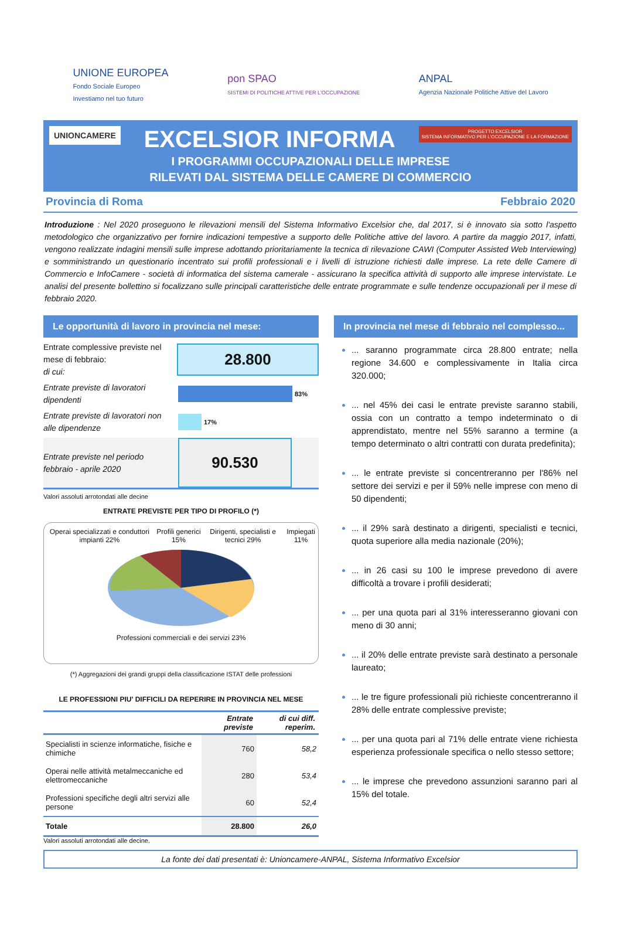UNIONE EUROPEA
Fondo Sociale Europeo
Investiamo nel tuo futuro
pon SPAO
SISTEMI DI POLITICHE ATTIVE PER L'OCCUPAZIONE
ANPAL
Agenzia Nazionale Politiche Attive del Lavoro
UNIONCAMERE
PROGETTO EXCELSIOR
SISTEMA INFORMATIVO PER L'OCCUPAZIONE E LA FORMAZIONE
EXCELSIOR INFORMA
I PROGRAMMI OCCUPAZIONALI DELLE IMPRESE
RILEVATI DAL SISTEMA DELLE CAMERE DI COMMERCIO
Provincia di Roma Febbraio 2020
Introduzione : Nel 2020 proseguono le rilevazioni mensili del Sistema Informativo Excelsior che, dal 2017, si è innovato sia sotto l'aspetto metodologico che organizzativo per fornire indicazioni tempestive a supporto delle Politiche attive del lavoro. A partire da maggio 2017, infatti, vengono realizzate indagini mensili sulle imprese adottando prioritariamente la tecnica di rilevazione CAWI (Computer Assisted Web Interviewing) e somministrando un questionario incentrato sui profili professionali e i livelli di istruzione richiesti dalle imprese. La rete delle Camere di Commercio e InfoCamere - società di informatica del sistema camerale - assicurano la specifica attività di supporto alle imprese intervistate. Le analisi del presente bollettino si focalizzano sulle principali caratteristiche delle entrate programmate e sulle tendenze occupazionali per il mese di febbraio 2020.
Le opportunità di lavoro in provincia nel mese:
Entrate complessive previste nel mese di febbraio:
di cui:
28.800
Entrate previste di lavoratori dipendenti
83%
Entrate previste di lavoratori non alle dipendenze
17%
Entrate previste nel periodo febbraio - aprile 2020
90.530
Valori assoluti arrotondati alle decine
ENTRATE PREVISTE PER TIPO DI PROFILO (*)
Operai specializzati e conduttori impianti 22% Profili generici 15% Dirigenti, specialisti e tecnici 29% Impiegati 11%
Professioni commerciali e dei servizi 23%
(*) Aggregazioni dei grandi gruppi della classificazione ISTAT delle professioni
LE PROFESSIONI PIU' DIFFICILI DA REPERIRE IN PROVINCIA NEL MESE
| | Entrate previste | di cui diff. reperim. |
| --- | --- | --- |
| Specialisti in scienze informatiche, fisiche e chimiche | 760 | 58,2 |
| Operai nelle attività metalmeccaniche ed elettromeccaniche | 280 | 53,4 |
| Professioni specifiche degli altri servizi alle persone | 60 | 52,4 |
| Totale | 28.800 | 26,0 |
Valori assoluti arrotondati alle decine.
In provincia nel mese di febbraio nel complesso...
... saranno programmate circa 28.800 entrate; nella regione 34.600 e complessivamente in Italia circa 320.000;
... nel 45% dei casi le entrate previste saranno stabili, ossia con un contratto a tempo indeterminato o di apprendistato, mentre nel 55% saranno a termine (a tempo determinato o altri contratti con durata predefinita);
... le entrate previste si concentreranno per l'86% nel settore dei servizi e per il 59% nelle imprese con meno di 50 dipendenti;
... il 29% sarà destinato a dirigenti, specialisti e tecnici, quota superiore alla media nazionale (20%);
... in 26 casi su 100 le imprese prevedono di avere difficoltà a trovare i profili desiderati;
... per una quota pari al 31% interesseranno giovani con meno di 30 anni;
... il 20% delle entrate previste sarà destinato a personale laureato;
... le tre figure professionali più richieste concentreranno il 28% delle entrate complessive previste;
... per una quota pari al 71% delle entrate viene richiesta esperienza professionale specifica o nello stesso settore;
... le imprese che prevedono assunzioni saranno pari al 15% del totale.
La fonte dei dati presentati è: Unioncamere-ANPAL, Sistema Informativo Excelsior